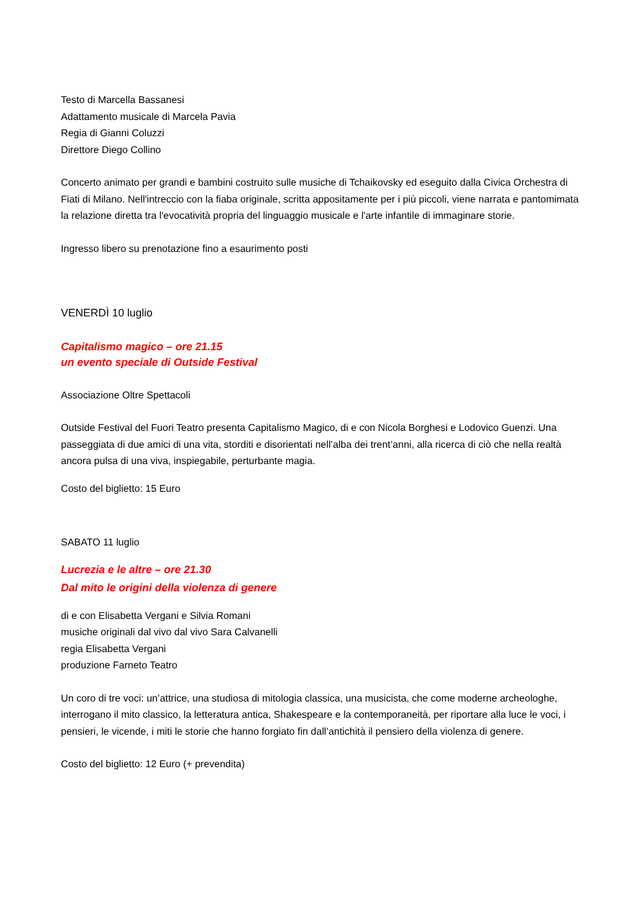Testo di Marcella Bassanesi
Adattamento musicale di Marcela Pavia
Regia di Gianni Coluzzi
Direttore Diego Collino
Concerto animato per grandi e bambini costruito sulle musiche di Tchaikovsky ed eseguito dalla Civica Orchestra di Fiati di Milano. Nell'intreccio con la fiaba originale, scritta appositamente per i più piccoli, viene narrata e pantomimata la relazione diretta tra l'evocatività propria del linguaggio musicale e l'arte infantile di immaginare storie.
Ingresso libero su prenotazione fino a esaurimento posti
VENERDÌ 10 luglio
Capitalismo magico – ore 21.15
un evento speciale di Outside Festival
Associazione Oltre Spettacoli
Outside Festival del Fuori Teatro presenta Capitalismo Magico, di e con Nicola Borghesi e Lodovico Guenzi. Una passeggiata di due amici di una vita, storditi e disorientati nell’alba dei trent’anni, alla ricerca di ciò che nella realtà ancora pulsa di una viva, inspiegabile, perturbante magia.
Costo del biglietto: 15 Euro
SABATO 11 luglio
Lucrezia e le altre – ore 21.30
Dal mito le origini della violenza di genere
di e con Elisabetta Vergani e Silvia Romani
musiche originali dal vivo dal vivo Sara Calvanelli
regia Elisabetta Vergani
produzione Farneto Teatro
Un coro di tre voci: un’attrice, una studiosa di mitologia classica, una musicista, che come moderne archeologhe, interrogano il mito classico, la letteratura antica, Shakespeare e la contemporaneità, per riportare alla luce le voci, i pensieri, le vicende, i miti le storie che hanno forgiato fin dall’antichità il pensiero della violenza di genere.
Costo del biglietto: 12 Euro (+ prevendita)